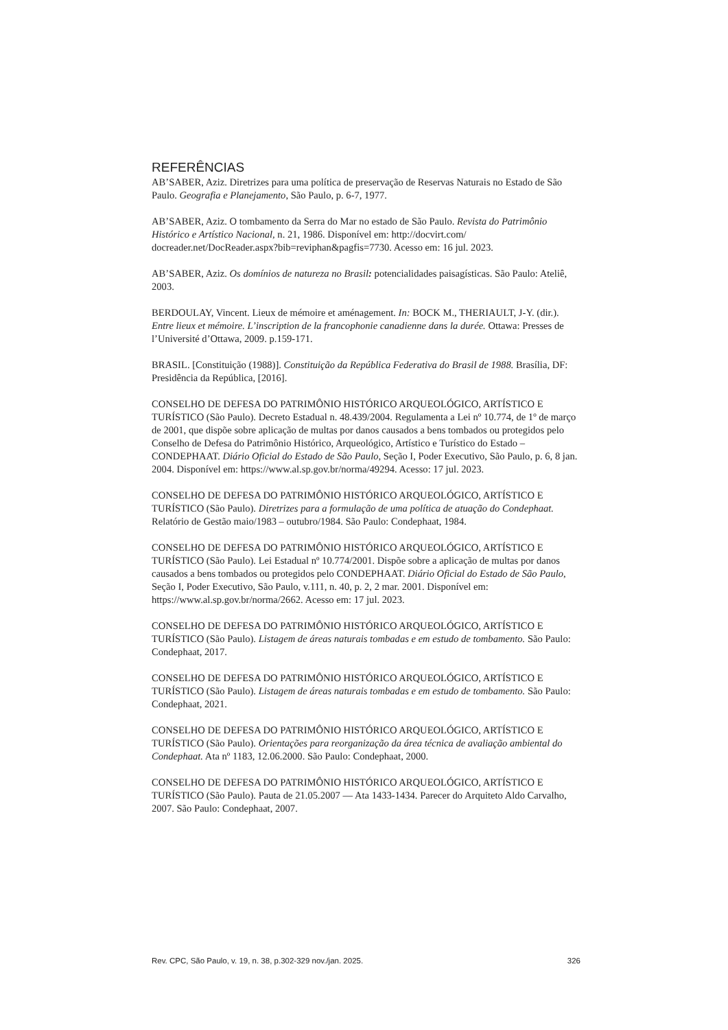REFERÊNCIAS
AB’SABER, Aziz. Diretrizes para uma política de preservação de Reservas Naturais no Estado de São Paulo. Geografia e Planejamento, São Paulo, p. 6-7, 1977.
AB’SABER, Aziz. O tombamento da Serra do Mar no estado de São Paulo. Revista do Patrimônio Histórico e Artístico Nacional, n. 21, 1986. Disponível em: http://docvirt.com/ docreader.net/DocReader.aspx?bib=reviphan&pagfis=7730. Acesso em: 16 jul. 2023.
AB’SABER, Aziz. Os domínios de natureza no Brasil: potencialidades paisagísticas. São Paulo: Ateliê, 2003.
BERDOULAY, Vincent. Lieux de mémoire et aménagement. In: BOCK M., THERIAULT, J-Y. (dir.). Entre lieux et mémoire. L’inscription de la francophonie canadienne dans la durée. Ottawa: Presses de l’Université d’Ottawa, 2009. p.159-171.
BRASIL. [Constituição (1988)]. Constituição da República Federativa do Brasil de 1988. Brasília, DF: Presidência da República, [2016].
CONSELHO DE DEFESA DO PATRIMÔNIO HISTÓRICO ARQUEOLÓGICO, ARTÍSTICO E TURÍSTICO (São Paulo). Decreto Estadual n. 48.439/2004. Regulamenta a Lei nº 10.774, de 1º de março de 2001, que dispõe sobre aplicação de multas por danos causados a bens tombados ou protegidos pelo Conselho de Defesa do Patrimônio Histórico, Arqueológico, Artístico e Turístico do Estado – CONDEPHAAT. Diário Oficial do Estado de São Paulo, Seção I, Poder Executivo, São Paulo, p. 6, 8 jan. 2004. Disponível em: https://www.al.sp.gov.br/norma/49294. Acesso: 17 jul. 2023.
CONSELHO DE DEFESA DO PATRIMÔNIO HISTÓRICO ARQUEOLÓGICO, ARTÍSTICO E TURÍSTICO (São Paulo). Diretrizes para a formulação de uma política de atuação do Condephaat. Relatório de Gestão maio/1983 – outubro/1984. São Paulo: Condephaat, 1984.
CONSELHO DE DEFESA DO PATRIMÔNIO HISTÓRICO ARQUEOLÓGICO, ARTÍSTICO E TURÍSTICO (São Paulo). Lei Estadual nº 10.774/2001. Dispõe sobre a aplicação de multas por danos causados a bens tombados ou protegidos pelo CONDEPHAAT. Diário Oficial do Estado de São Paulo, Seção I, Poder Executivo, São Paulo, v.111, n. 40, p. 2, 2 mar. 2001. Disponível em: https://www.al.sp.gov.br/norma/2662. Acesso em: 17 jul. 2023.
CONSELHO DE DEFESA DO PATRIMÔNIO HISTÓRICO ARQUEOLÓGICO, ARTÍSTICO E TURÍSTICO (São Paulo). Listagem de áreas naturais tombadas e em estudo de tombamento. São Paulo: Condephaat, 2017.
CONSELHO DE DEFESA DO PATRIMÔNIO HISTÓRICO ARQUEOLÓGICO, ARTÍSTICO E TURÍSTICO (São Paulo). Listagem de áreas naturais tombadas e em estudo de tombamento. São Paulo: Condephaat, 2021.
CONSELHO DE DEFESA DO PATRIMÔNIO HISTÓRICO ARQUEOLÓGICO, ARTÍSTICO E TURÍSTICO (São Paulo). Orientações para reorganização da área técnica de avaliação ambiental do Condephaat. Ata nº 1183, 12.06.2000. São Paulo: Condephaat, 2000.
CONSELHO DE DEFESA DO PATRIMÔNIO HISTÓRICO ARQUEOLÓGICO, ARTÍSTICO E TURÍSTICO (São Paulo). Pauta de 21.05.2007 — Ata 1433-1434. Parecer do Arquiteto Aldo Carvalho, 2007. São Paulo: Condephaat, 2007.
Rev. CPC, São Paulo, v. 19, n. 38, p.302-329 nov./jan. 2025. 326